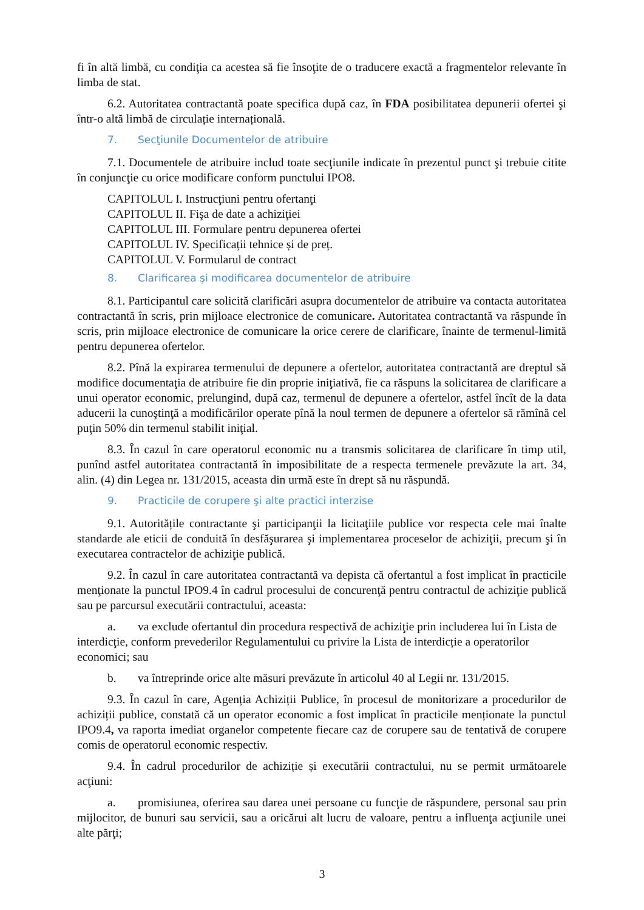fi în altă limbă, cu condiţia ca acestea să fie însoţite de o traducere exactă a fragmentelor relevante în limba de stat.
6.2. Autoritatea contractantă poate specifica după caz, în FDA posibilitatea depunerii ofertei şi într-o altă limbă de circulație internațională.
7. Secţiunile Documentelor de atribuire
7.1. Documentele de atribuire includ toate secţiunile indicate în prezentul punct şi trebuie citite în conjuncţie cu orice modificare conform punctului IPO8.
CAPITOLUL I. Instrucţiuni pentru ofertanţi
CAPITOLUL II. Fişa de date a achiziţiei
CAPITOLUL III. Formulare pentru depunerea ofertei
CAPITOLUL IV. Specificații tehnice și de preț.
CAPITOLUL V. Formularul de contract
8. Clarificarea şi modificarea documentelor de atribuire
8.1. Participantul care solicită clarificări asupra documentelor de atribuire va contacta autoritatea contractantă în scris, prin mijloace electronice de comunicare. Autoritatea contractantă va răspunde în scris, prin mijloace electronice de comunicare la orice cerere de clarificare, înainte de termenul-limită pentru depunerea ofertelor.
8.2. Pînă la expirarea termenului de depunere a ofertelor, autoritatea contractantă are dreptul să modifice documentaţia de atribuire fie din proprie iniţiativă, fie ca răspuns la solicitarea de clarificare a unui operator economic, prelungind, după caz, termenul de depunere a ofertelor, astfel încît de la data aducerii la cunoştinţă a modificărilor operate pînă la noul termen de depunere a ofertelor să rămînă cel puţin 50% din termenul stabilit iniţial.
8.3. În cazul în care operatorul economic nu a transmis solicitarea de clarificare în timp util, punînd astfel autoritatea contractantă în imposibilitate de a respecta termenele prevăzute la art. 34, alin. (4) din Legea nr. 131/2015, aceasta din urmă este în drept să nu răspundă.
9. Practicile de corupere şi alte practici interzise
9.1. Autoritățile contractante şi participanţii la licitaţiile publice vor respecta cele mai înalte standarde ale eticii de conduită în desfăşurarea şi implementarea proceselor de achiziţii, precum şi în executarea contractelor de achiziţie publică.
9.2. În cazul în care autoritatea contractantă va depista că ofertantul a fost implicat în practicile menţionate la punctul IPO9.4 în cadrul procesului de concurenţă pentru contractul de achiziţie publică sau pe parcursul executării contractului, aceasta:
a. va exclude ofertantul din procedura respectivă de achiziţie prin includerea lui în Lista de interdicţie, conform prevederilor Regulamentului cu privire la Lista de interdicție a operatorilor economici; sau
b. va întreprinde orice alte măsuri prevăzute în articolul 40 al Legii nr. 131/2015.
9.3. În cazul în care, Agenția Achiziții Publice, în procesul de monitorizare a procedurilor de achiziții publice, constată că un operator economic a fost implicat în practicile menționate la punctul IPO9.4, va raporta imediat organelor competente fiecare caz de corupere sau de tentativă de corupere comis de operatorul economic respectiv.
9.4. În cadrul procedurilor de achiziție și executării contractului, nu se permit următoarele acţiuni:
a. promisiunea, oferirea sau darea unei persoane cu funcţie de răspundere, personal sau prin mijlocitor, de bunuri sau servicii, sau a oricărui alt lucru de valoare, pentru a influenţa acţiunile unei alte părţi;
3